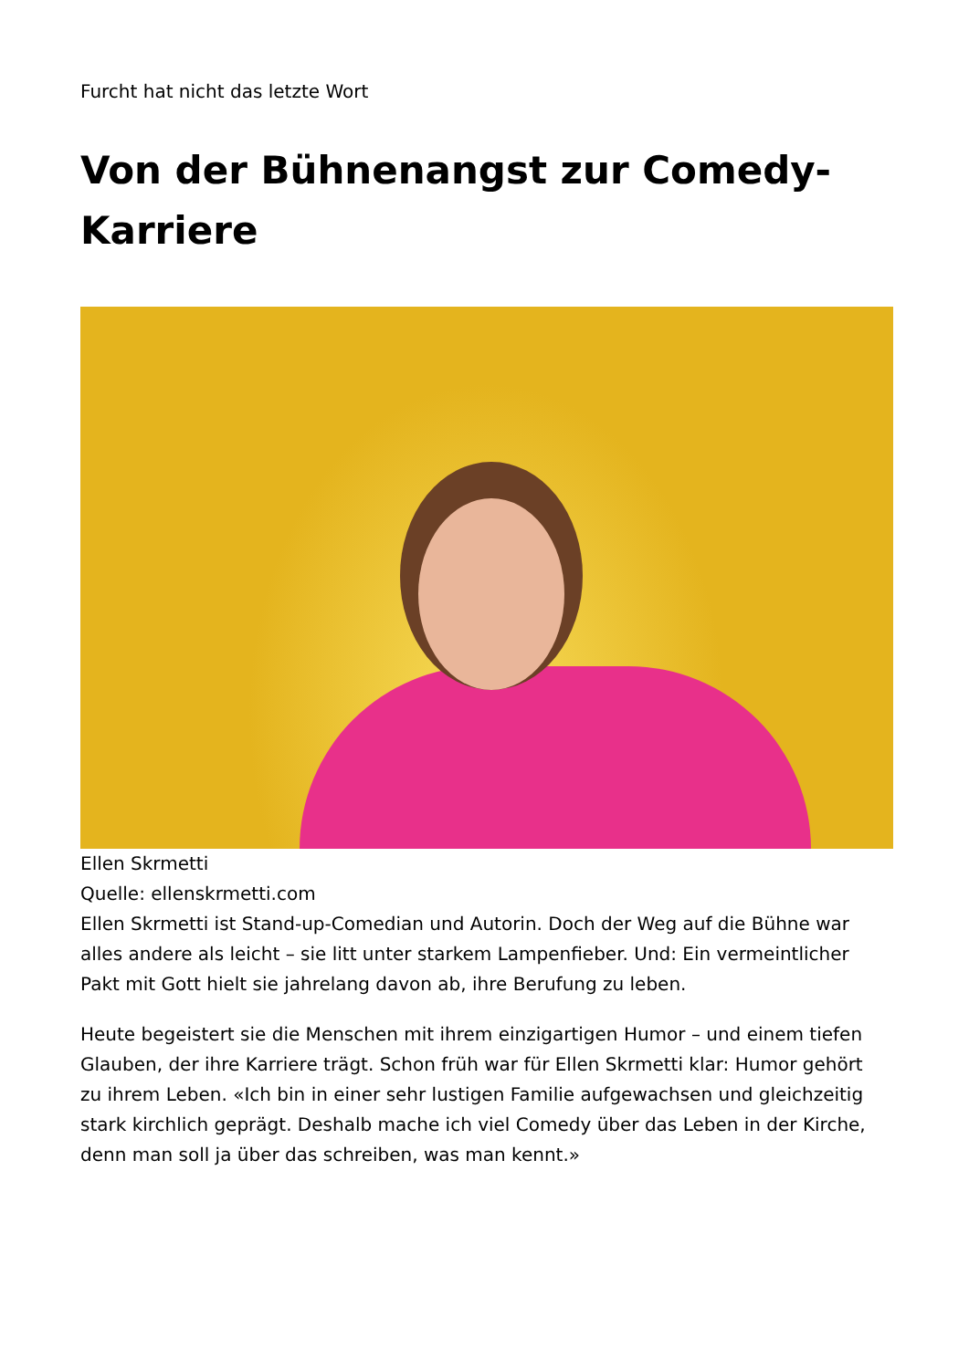Furcht hat nicht das letzte Wort
Von der Bühnenangst zur Comedy-Karriere
Ellen Skrmetti
Quelle: ellenskrmetti.com
Ellen Skrmetti ist Stand-up-Comedian und Autorin. Doch der Weg auf die Bühne war alles andere als leicht – sie litt unter starkem Lampenfieber. Und: Ein vermeintlicher Pakt mit Gott hielt sie jahrelang davon ab, ihre Berufung zu leben.
Heute begeistert sie die Menschen mit ihrem einzigartigen Humor – und einem tiefen Glauben, der ihre Karriere trägt. Schon früh war für Ellen Skrmetti klar: Humor gehört zu ihrem Leben. «Ich bin in einer sehr lustigen Familie aufgewachsen und gleichzeitig stark kirchlich geprägt. Deshalb mache ich viel Comedy über das Leben in der Kirche, denn man soll ja über das schreiben, was man kennt.»